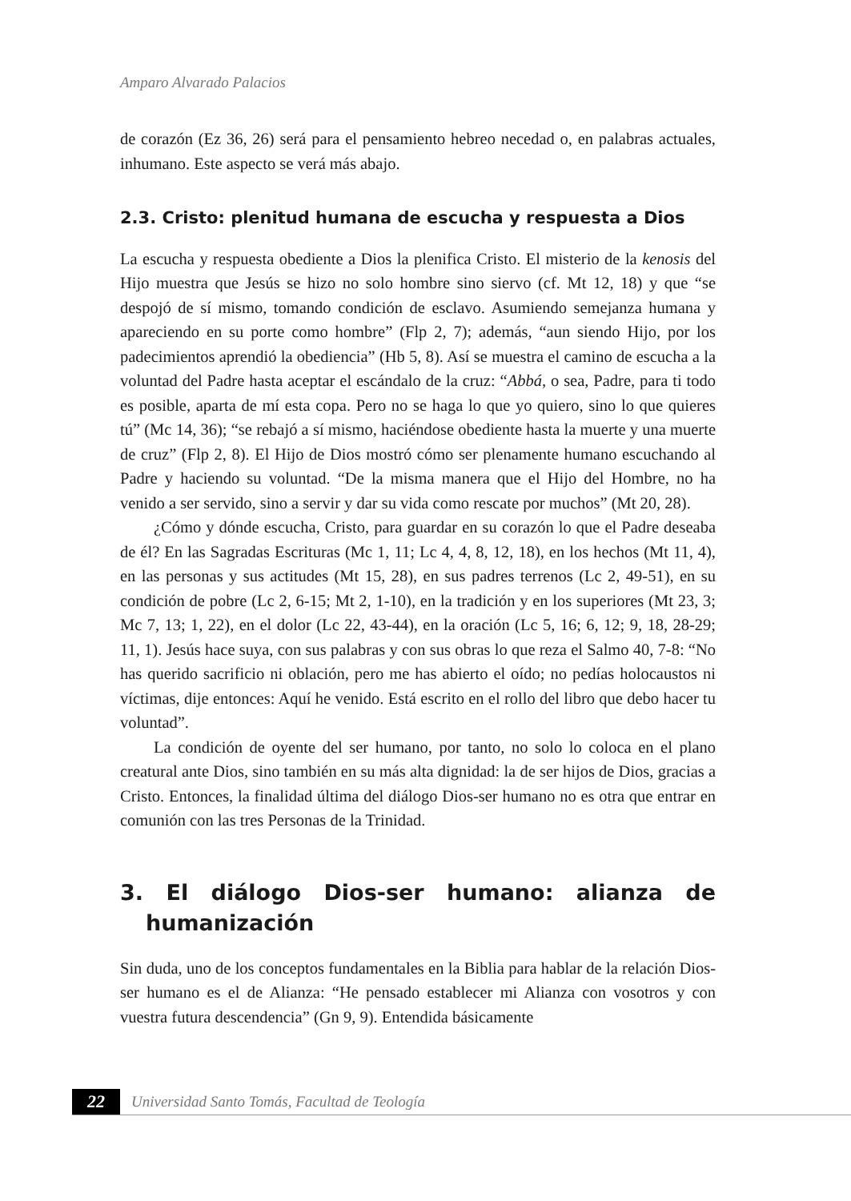Amparo Alvarado Palacios
de corazón (Ez 36, 26) será para el pensamiento hebreo necedad o, en palabras actuales, inhumano. Este aspecto se verá más abajo.
2.3. Cristo: plenitud humana de escucha y respuesta a Dios
La escucha y respuesta obediente a Dios la plenifica Cristo. El misterio de la kenosis del Hijo muestra que Jesús se hizo no solo hombre sino siervo (cf. Mt 12, 18) y que “se despojó de sí mismo, tomando condición de esclavo. Asumiendo semejanza humana y apareciendo en su porte como hombre” (Flp 2, 7); además, “aun siendo Hijo, por los padecimientos aprendió la obediencia” (Hb 5, 8). Así se muestra el camino de escucha a la voluntad del Padre hasta aceptar el escándalo de la cruz: “Abbá, o sea, Padre, para ti todo es posible, aparta de mí esta copa. Pero no se haga lo que yo quiero, sino lo que quieres tú” (Mc 14, 36); “se rebajó a sí mismo, haciéndose obediente hasta la muerte y una muerte de cruz” (Flp 2, 8). El Hijo de Dios mostró cómo ser plenamente humano escuchando al Padre y haciendo su voluntad. “De la misma manera que el Hijo del Hombre, no ha venido a ser servido, sino a servir y dar su vida como rescate por muchos” (Mt 20, 28).
¿Cómo y dónde escucha, Cristo, para guardar en su corazón lo que el Padre deseaba de él? En las Sagradas Escrituras (Mc 1, 11; Lc 4, 4, 8, 12, 18), en los hechos (Mt 11, 4), en las personas y sus actitudes (Mt 15, 28), en sus padres terrenos (Lc 2, 49-51), en su condición de pobre (Lc 2, 6-15; Mt 2, 1-10), en la tradición y en los superiores (Mt 23, 3; Mc 7, 13; 1, 22), en el dolor (Lc 22, 43-44), en la oración (Lc 5, 16; 6, 12; 9, 18, 28-29; 11, 1). Jesús hace suya, con sus palabras y con sus obras lo que reza el Salmo 40, 7-8: “No has querido sacrificio ni oblación, pero me has abierto el oído; no pedías holocaustos ni víctimas, dije entonces: Aquí he venido. Está escrito en el rollo del libro que debo hacer tu voluntad”.
La condición de oyente del ser humano, por tanto, no solo lo coloca en el plano creatural ante Dios, sino también en su más alta dignidad: la de ser hijos de Dios, gracias a Cristo. Entonces, la finalidad última del diálogo Dios-ser humano no es otra que entrar en comunión con las tres Personas de la Trinidad.
3. El diálogo Dios-ser humano: alianza de humanización
Sin duda, uno de los conceptos fundamentales en la Biblia para hablar de la relación Dios-ser humano es el de Alianza: “He pensado establecer mi Alianza con vosotros y con vuestra futura descendencia” (Gn 9, 9). Entendida básicamente
22
Universidad Santo Tomás, Facultad de Teología